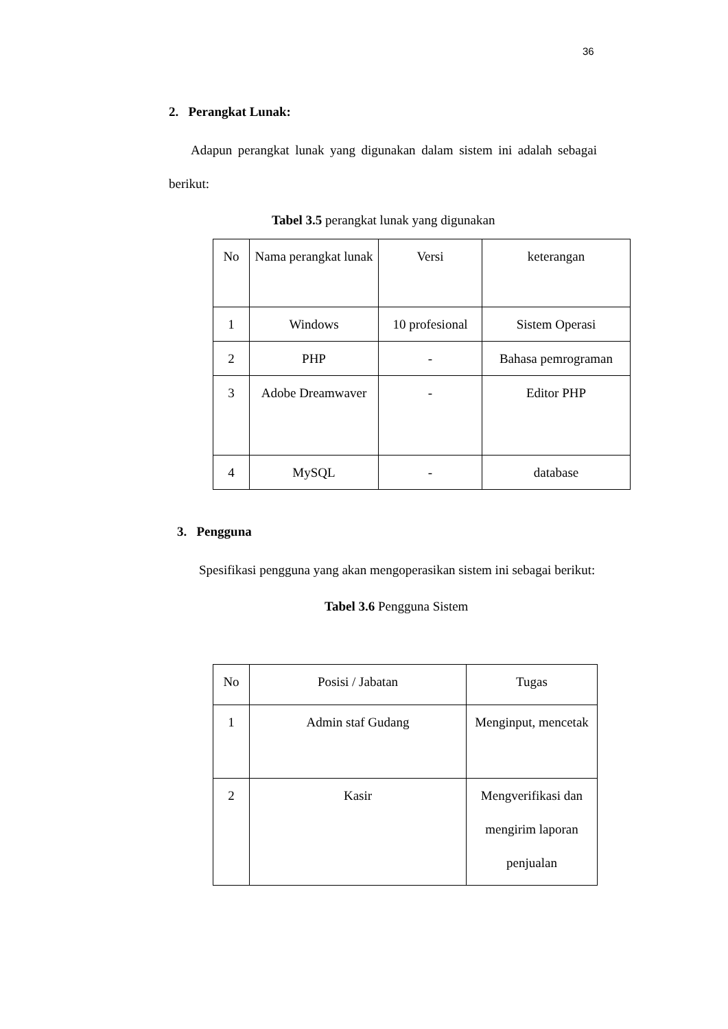36
2. Perangkat Lunak:
Adapun perangkat lunak yang digunakan dalam sistem ini adalah sebagai berikut:
Tabel 3.5 perangkat lunak yang digunakan
| No | Nama perangkat lunak | Versi | keterangan |
| 1 | Windows | 10 profesional | Sistem Operasi |
| 2 | PHP | - | Bahasa pemrograman |
| 3 | Adobe Dreamwaver | - | Editor PHP |
| 4 | MySQL | - | database |
3. Pengguna
Spesifikasi pengguna yang akan mengoperasikan sistem ini sebagai berikut:
Tabel 3.6 Pengguna Sistem
| No | Posisi / Jabatan | Tugas |
| 1 | Admin staf Gudang | Menginput, mencetak |
| 2 | Kasir | Mengverifikasi dan mengirim laporan penjualan |